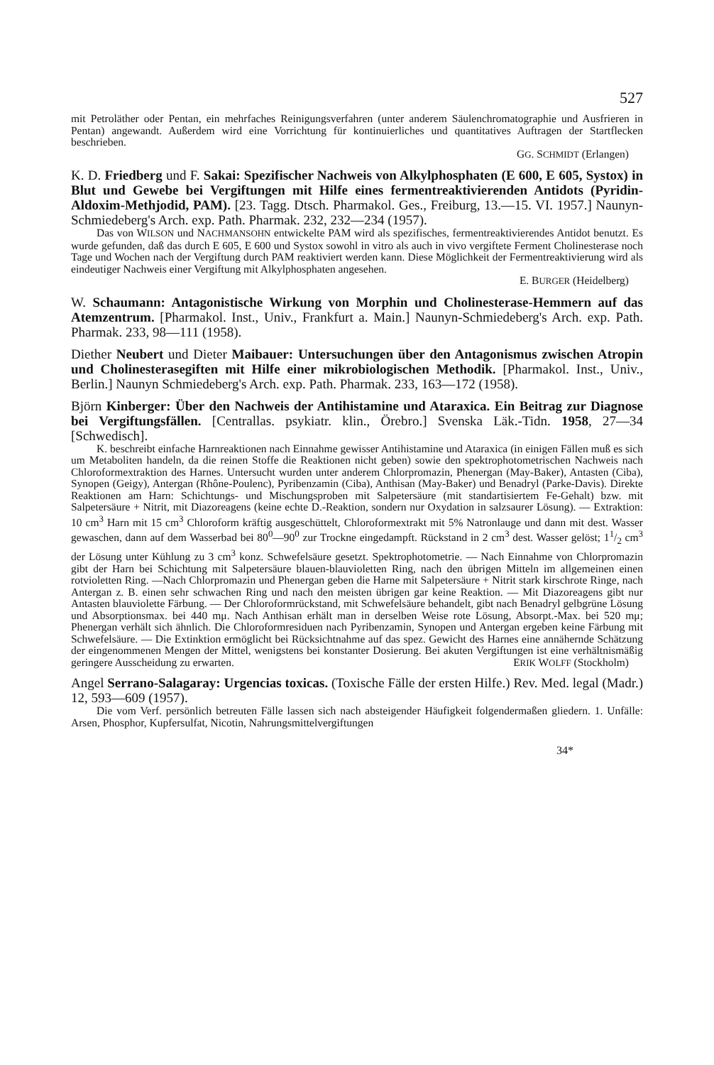527
mit Petroläther oder Pentan, ein mehrfaches Reinigungsverfahren (unter anderem Säulenchromatographie und Ausfrieren in Pentan) angewandt. Außerdem wird eine Vorrichtung für kontinuierliches und quantitatives Auftragen der Startflecken beschrieben.
GG. SCHMIDT (Erlangen)
K. D. Friedberg und F. Sakai: Spezifischer Nachweis von Alkylphosphaten (E 600, E 605, Systox) in Blut und Gewebe bei Vergiftungen mit Hilfe eines fermentreaktivierenden Antidots (Pyridin-Aldoxim-Methjodid, PAM). [23. Tagg. Dtsch. Pharmakol. Ges., Freiburg, 13.—15. VI. 1957.] Naunyn-Schmiedeberg's Arch. exp. Path. Pharmak. 232, 232—234 (1957).
Das von WILSON und NACHMANSOHN entwickelte PAM wird als spezifisches, fermentreaktivierendes Antidot benutzt. Es wurde gefunden, daß das durch E 605, E 600 und Systox sowohl in vitro als auch in vivo vergiftete Ferment Cholinesterase noch Tage und Wochen nach der Vergiftung durch PAM reaktiviert werden kann. Diese Möglichkeit der Fermentreaktivierung wird als eindeutiger Nachweis einer Vergiftung mit Alkylphosphaten angesehen.
E. BURGER (Heidelberg)
W. Schaumann: Antagonistische Wirkung von Morphin und Cholinesterase-Hemmern auf das Atemzentrum. [Pharmakol. Inst., Univ., Frankfurt a. Main.] Naunyn-Schmiedeberg's Arch. exp. Path. Pharmak. 233, 98—111 (1958).
Diether Neubert und Dieter Maibauer: Untersuchungen über den Antagonismus zwischen Atropin und Cholinesterasegiften mit Hilfe einer mikrobiologischen Methodik. [Pharmakol. Inst., Univ., Berlin.] Naunyn Schmiedeberg's Arch. exp. Path. Pharmak. 233, 163—172 (1958).
Björn Kinberger: Über den Nachweis der Antihistamine und Ataraxica. Ein Beitrag zur Diagnose bei Vergiftungsfällen. [Centrallas. psykiatr. klin., Örebro.] Svenska Läk.-Tidn. 1958, 27—34 [Schwedisch].
K. beschreibt einfache Harnreaktionen nach Einnahme gewisser Antihistamine und Ataraxica (in einigen Fällen muß es sich um Metaboliten handeln, da die reinen Stoffe die Reaktionen nicht geben) sowie den spektrophotometrischen Nachweis nach Chloroformextraktion des Harnes. Untersucht wurden unter anderem Chlorpromazin, Phenergan (May-Baker), Antasten (Ciba), Synopen (Geigy), Antergan (Rhône-Poulenc), Pyribenzamin (Ciba), Anthisan (May-Baker) und Benadryl (Parke-Davis). Direkte Reaktionen am Harn: Schichtungs- und Mischungsproben mit Salpetersäure (mit standartisiertem Fe-Gehalt) bzw. mit Salpetersäure + Nitrit, mit Diazoreagens (keine echte D.-Reaktion, sondern nur Oxydation in salzsaurer Lösung). — Extraktion: 10 cm<sup>3</sup> Harn mit 15 cm<sup>3</sup> Chloroform kräftig ausgeschüttelt, Chloroformextrakt mit 5% Natronlauge und dann mit dest. Wasser gewaschen, dann auf dem Wasserbad bei 80<sup>0</sup>—90<sup>0</sup> zur Trockne eingedampft. Rückstand in 2 cm<sup>3</sup> dest. Wasser gelöst; 11/2 cm<sup>3</sup> der Lösung unter Kühlung zu 3 cm<sup>3</sup> konz. Schwefelsäure gesetzt. Spektrophotometrie. — Nach Einnahme von Chlorpromazin gibt der Harn bei Schichtung mit Salpetersäure blauen-blauvioletten Ring, nach den übrigen Mitteln im allgemeinen einen rotvioletten Ring. —Nach Chlorpromazin und Phenergan geben die Harne mit Salpetersäure + Nitrit stark kirschrote Ringe, nach Antergan z. B. einen sehr schwachen Ring und nach den meisten übrigen gar keine Reaktion. — Mit Diazoreagens gibt nur Antasten blauviolette Färbung. — Der Chloroformrückstand, mit Schwefelsäure behandelt, gibt nach Benadryl gelbgrüne Lösung und Absorptionsmax. bei 440 mμ. Nach Anthisan erhält man in derselben Weise rote Lösung, Absorpt.-Max. bei 520 mμ; Phenergan verhält sich ähnlich. Die Chloroformresiduen nach Pyribenzamin, Synopen und Antergan ergeben keine Färbung mit Schwefelsäure. — Die Extinktion ermöglicht bei Rücksichtnahme auf das spez. Gewicht des Harnes eine annähernde Schätzung der eingenommenen Mengen der Mittel, wenigstens bei konstanter Dosierung. Bei akuten Vergiftungen ist eine verhältnismäßig geringere Ausscheidung zu erwarten. ERIK WOLFF (Stockholm)
Angel Serrano-Salagaray: Urgencias toxicas. (Toxische Fälle der ersten Hilfe.) Rev. Med. legal (Madr.) 12, 593—609 (1957).
Die vom Verf. persönlich betreuten Fälle lassen sich nach absteigender Häufigkeit folgendermaßen gliedern. 1. Unfälle: Arsen, Phosphor, Kupfersulfat, Nicotin, Nahrungsmittelvergiftungen
34*